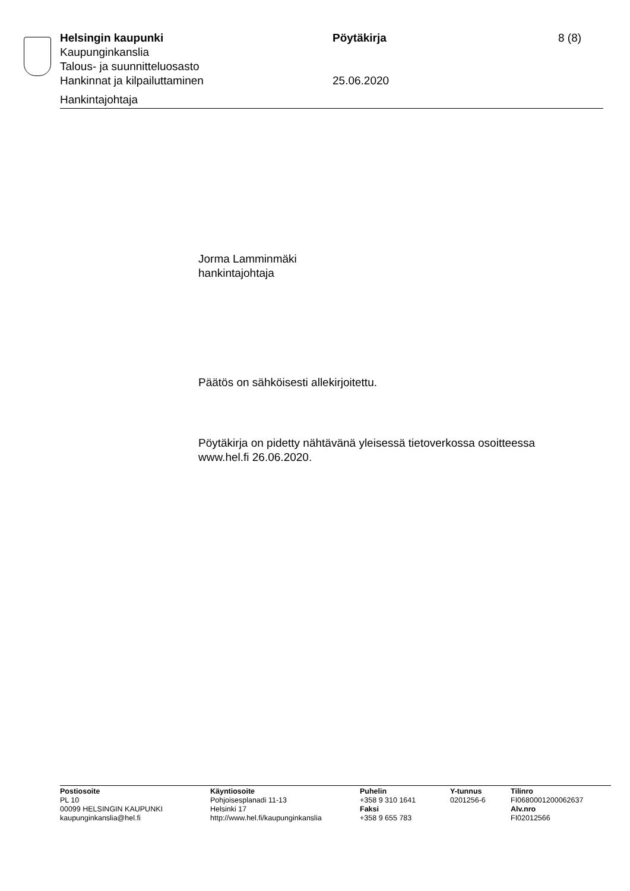Helsingin kaupunki Pöytäkirja 8 (8)
Kaupunginkanslia
Talous- ja suunnitteluosasto
Hankinnat ja kilpailuttaminen 25.06.2020
Hankintajohtaja
Jorma Lamminmäki
hankintajohtaja
Päätös on sähköisesti allekirjoitettu.
Pöytäkirja on pidetty nähtävänä yleisessä tietoverkossa osoitteessa
www.hel.fi 26.06.2020.
Postiosoite
PL 10
00099 HELSINGIN KAUPUNKI
kaupunginkanslia@hel.fi
Käyntiosoite
Pohjoisesplanadi 11-13
Helsinki 17
http://www.hel.fi/kaupunginkanslia
Puhelin
+358 9 310 1641
Faksi
+358 9 655 783
Y-tunnus
0201256-6
Tilinro
FI0680001200062637
Alv.nro
FI02012566